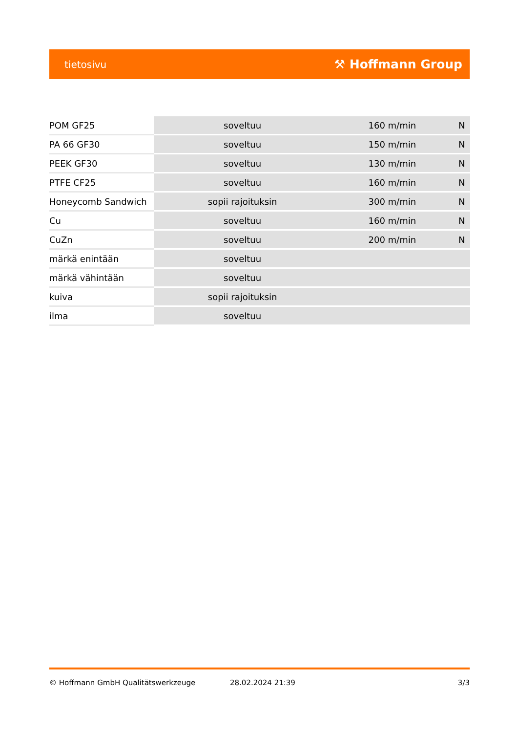tietosivu ⚒ Hoffmann Group
| POM GF25 | soveltuu | 160 m/min | N |
| PA 66 GF30 | soveltuu | 150 m/min | N |
| PEEK GF30 | soveltuu | 130 m/min | N |
| PTFE CF25 | soveltuu | 160 m/min | N |
| Honeycomb Sandwich | sopii rajoituksin | 300 m/min | N |
| Cu | soveltuu | 160 m/min | N |
| CuZn | soveltuu | 200 m/min | N |
| märkä enintään | soveltuu | | |
| märkä vähintään | soveltuu | | |
| kuiva | sopii rajoituksin | | |
| ilma | soveltuu | | |
© Hoffmann GmbH Qualitätswerkzeuge 28.02.2024 21:39 3/3